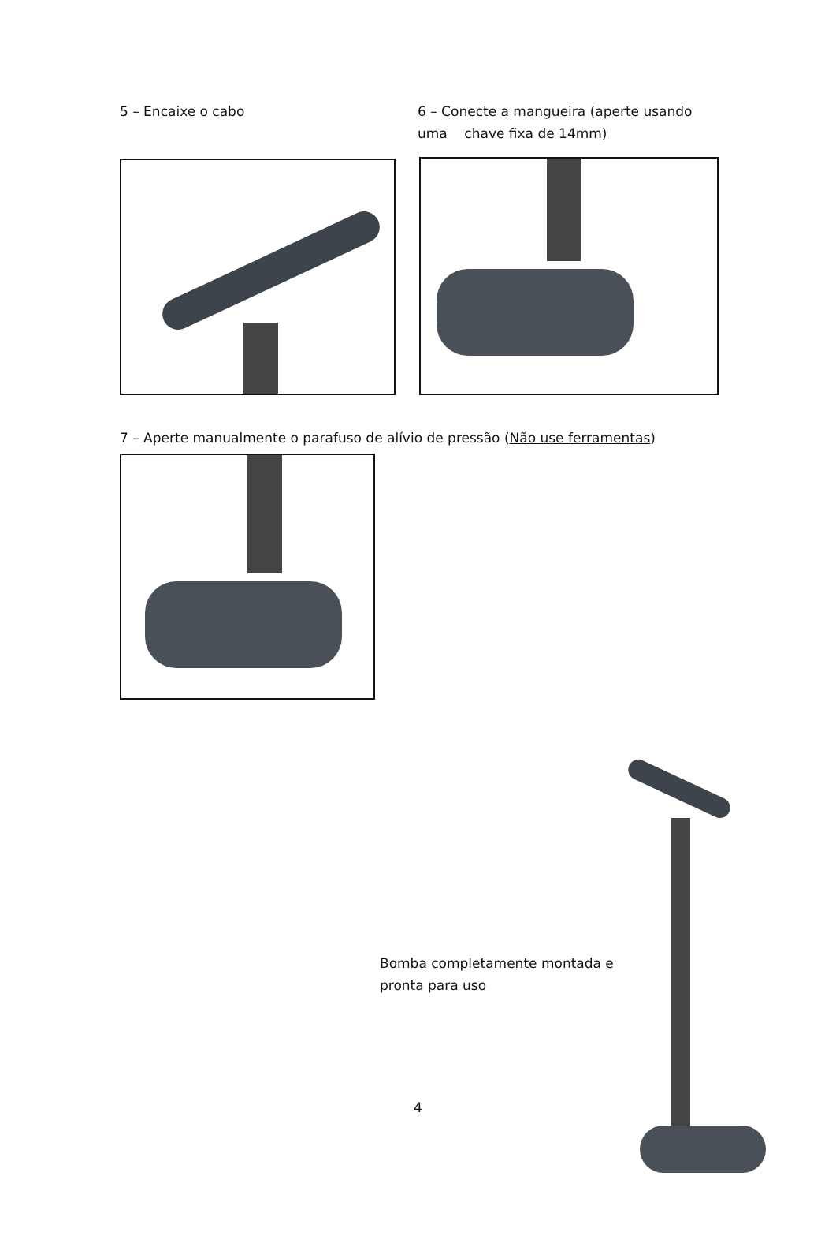5 – Encaixe o cabo 6 – Conecte a mangueira (aperte usando uma chave fixa de 14mm)
7 – Aperte manualmente o parafuso de alívio de pressão (Não use ferramentas)
Bomba completamente montada e pronta para uso
4